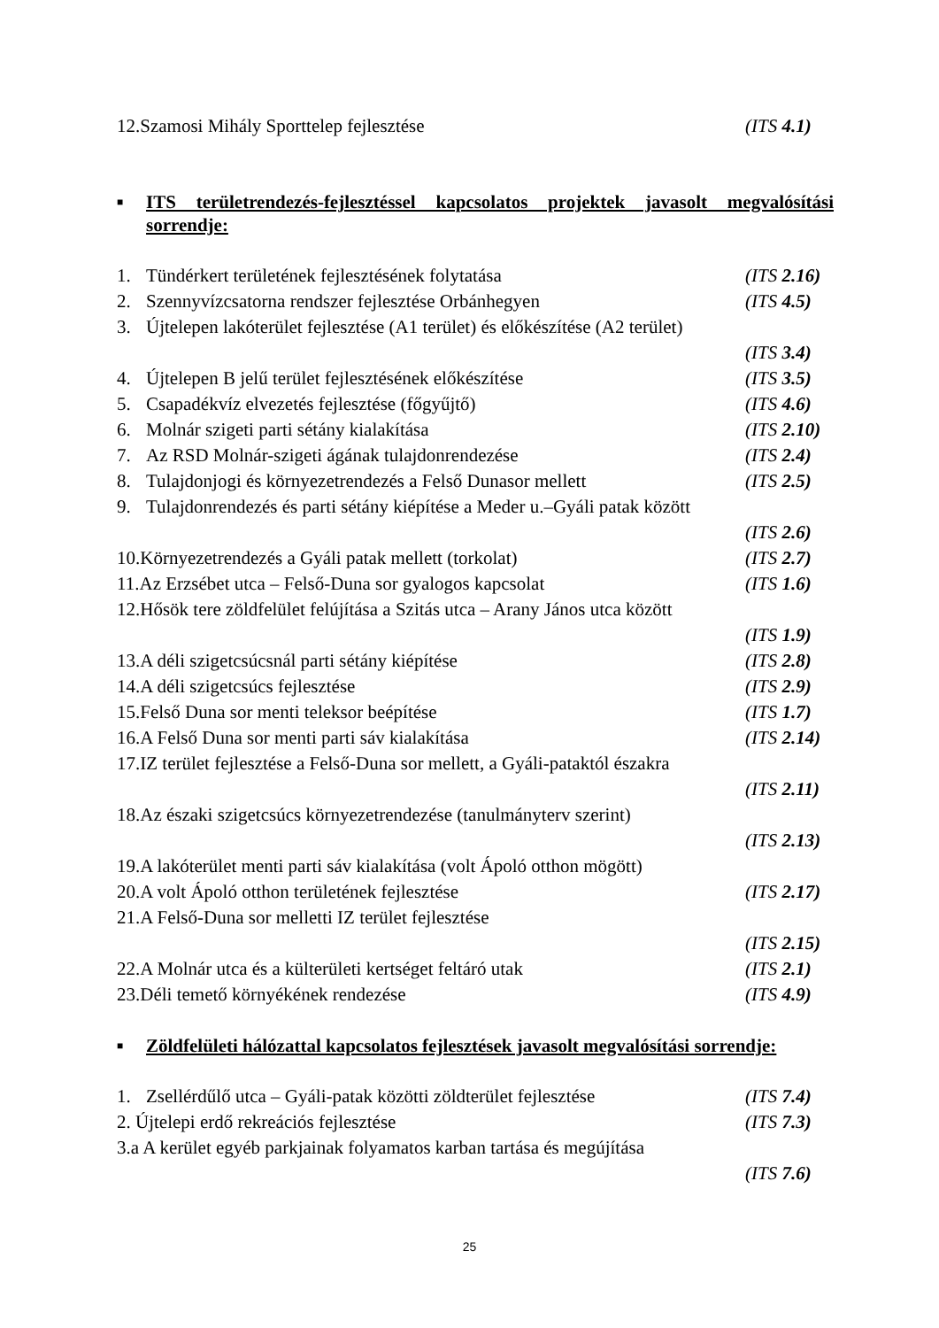12.Szamosi Mihály Sporttelep fejlesztése (ITS 4.1)
■ ITS területrendezés-fejlesztéssel kapcsolatos projektek javasolt megvalósítási sorrendje:
1. Tündérkert területének fejlesztésének folytatása (ITS 2.16)
2. Szennyvízcsatorna rendszer fejlesztése Orbánhegyen (ITS 4.5)
3. Újtelepen lakóterület fejlesztése (A1 terület) és előkészítése (A2 terület)
(ITS 3.4)
4. Újtelepen B jelű terület fejlesztésének előkészítése (ITS 3.5)
5. Csapadékvíz elvezetés fejlesztése (főgyűjtő) (ITS 4.6)
6. Molnár szigeti parti sétány kialakítása (ITS 2.10)
7. Az RSD Molnár-szigeti ágának tulajdonrendezése (ITS 2.4)
8. Tulajdonjogi és környezetrendezés a Felső Dunasor mellett (ITS 2.5)
9. Tulajdonrendezés és parti sétány kiépítése a Meder u.–Gyáli patak között
(ITS 2.6)
10.Környezetrendezés a Gyáli patak mellett (torkolat) (ITS 2.7)
11.Az Erzsébet utca – Felső-Duna sor gyalogos kapcsolat (ITS 1.6)
12.Hősök tere zöldfelület felújítása a Szitás utca – Arany János utca között
(ITS 1.9)
13.A déli szigetcsúcsnál parti sétány kiépítése (ITS 2.8)
14.A déli szigetcsúcs fejlesztése (ITS 2.9)
15.Felső Duna sor menti teleksor beépítése (ITS 1.7)
16.A Felső Duna sor menti parti sáv kialakítása (ITS 2.14)
17.IZ terület fejlesztése a Felső-Duna sor mellett, a Gyáli-pataktól északra
(ITS 2.11)
18.Az északi szigetcsúcs környezetrendezése (tanulmányterv szerint)
(ITS 2.13)
19.A lakóterület menti parti sáv kialakítása (volt Ápoló otthon mögött)
20.A volt Ápoló otthon területének fejlesztése (ITS 2.17)
21.A Felső-Duna sor melletti IZ terület fejlesztése
(ITS 2.15)
22.A Molnár utca és a külterületi kertséget feltáró utak (ITS 2.1)
23.Déli temető környékének rendezése (ITS 4.9)
■ Zöldfelületi hálózattal kapcsolatos fejlesztések javasolt megvalósítási sorrendje:
1. Zsellérdűlő utca – Gyáli-patak közötti zöldterület fejlesztése (ITS 7.4)
2. Újtelepi erdő rekreációs fejlesztése (ITS 7.3)
3.a A kerület egyéb parkjainak folyamatos karban tartása és megújítása
(ITS 7.6)
25